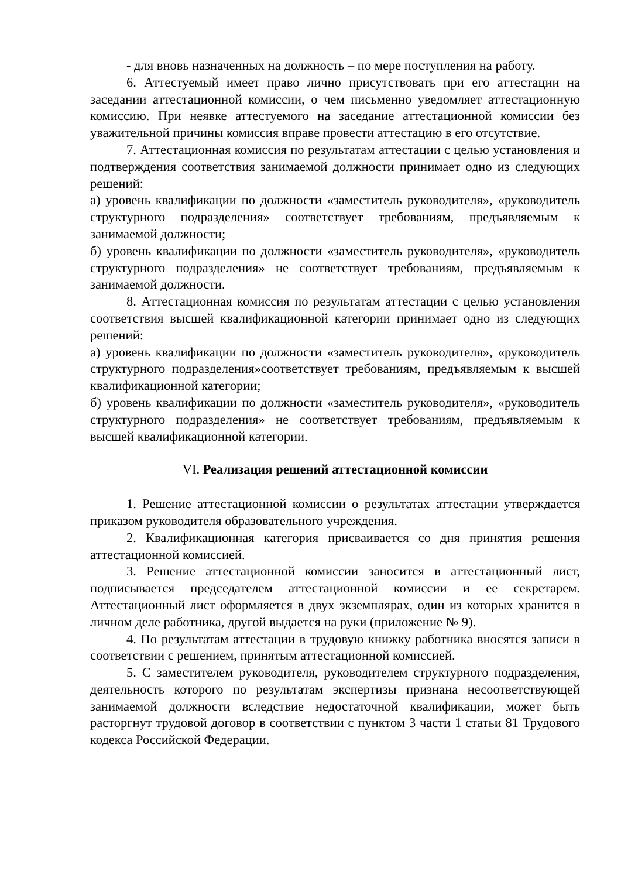- для вновь назначенных на должность – по мере поступления на работу.
6. Аттестуемый имеет право лично присутствовать при его аттестации на заседании аттестационной комиссии, о чем письменно уведомляет аттестационную комиссию. При неявке аттестуемого на заседание аттестационной комиссии без уважительной причины комиссия вправе провести аттестацию в его отсутствие.
7. Аттестационная комиссия по результатам аттестации с целью установления и подтверждения соответствия занимаемой должности принимает одно из следующих решений:
а) уровень квалификации по должности «заместитель руководителя», «руководитель структурного подразделения» соответствует требованиям, предъявляемым к занимаемой должности;
б) уровень квалификации по должности «заместитель руководителя», «руководитель структурного подразделения» не соответствует требованиям, предъявляемым к занимаемой должности.
8. Аттестационная комиссия по результатам аттестации с целью установления соответствия высшей квалификационной категории принимает одно из следующих решений:
а) уровень квалификации по должности «заместитель руководителя», «руководитель структурного подразделения»соответствует требованиям, предъявляемым к высшей квалификационной категории;
б) уровень квалификации по должности «заместитель руководителя», «руководитель структурного подразделения» не соответствует требованиям, предъявляемым к высшей квалификационной категории.
VI. Реализация решений аттестационной комиссии
1. Решение аттестационной комиссии о результатах аттестации утверждается приказом руководителя образовательного учреждения.
2. Квалификационная категория присваивается со дня принятия решения аттестационной комиссией.
3. Решение аттестационной комиссии заносится в аттестационный лист, подписывается председателем аттестационной комиссии и ее секретарем. Аттестационный лист оформляется в двух экземплярах, один из которых хранится в личном деле работника, другой выдается на руки (приложение № 9).
4. По результатам аттестации в трудовую книжку работника вносятся записи в соответствии с решением, принятым аттестационной комиссией.
5. С заместителем руководителя, руководителем структурного подразделения, деятельность которого по результатам экспертизы признана несоответствующей занимаемой должности вследствие недостаточной квалификации, может быть расторгнут трудовой договор в соответствии с пунктом 3 части 1 статьи 81 Трудового кодекса Российской Федерации.